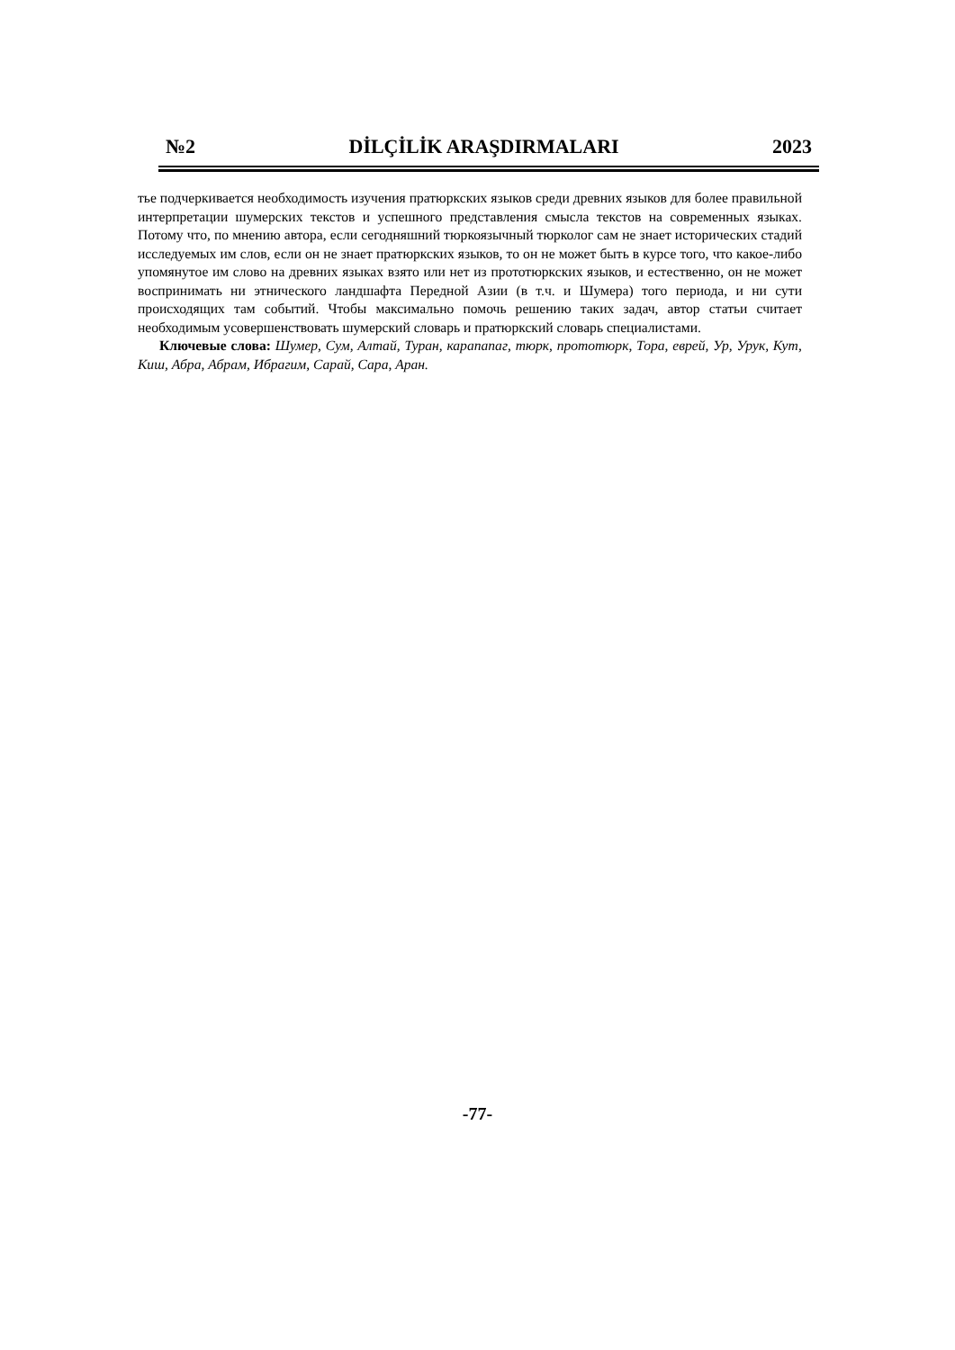№2 DİLÇİLİK ARAŞDIRMALARI 2023
тье подчеркивается необходимость изучения пратюркских языков среди древних языков для более правильной интерпретации шумерских текстов и успешного представления смысла текстов на современных языках. Потому что, по мнению автора, если сегодняшний тюркоязычный тюрколог сам не знает исторических стадий исследуемых им слов, если он не знает пратюркских языков, то он не может быть в курсе того, что какое-либо упомянутое им слово на древних языках взято или нет из прототюркских языков, и естественно, он не может воспринимать ни этнического ландшафта Передной Азии (в т.ч. и Шумера) того периода, и ни сути происходящих там событий. Чтобы максимально помочь решению таких задач, автор статьи считает необходимым усовершенствовать шумерский словарь и пратюркский словарь специалистами.
Ключевые слова: Шумер, Сум, Алтай, Туран, карапапаг, тюрк, прототюрк, Тора, еврей, Ур, Урук, Кут, Киш, Абра, Абрам, Ибрагим, Сарай, Сара, Аран.
-77-